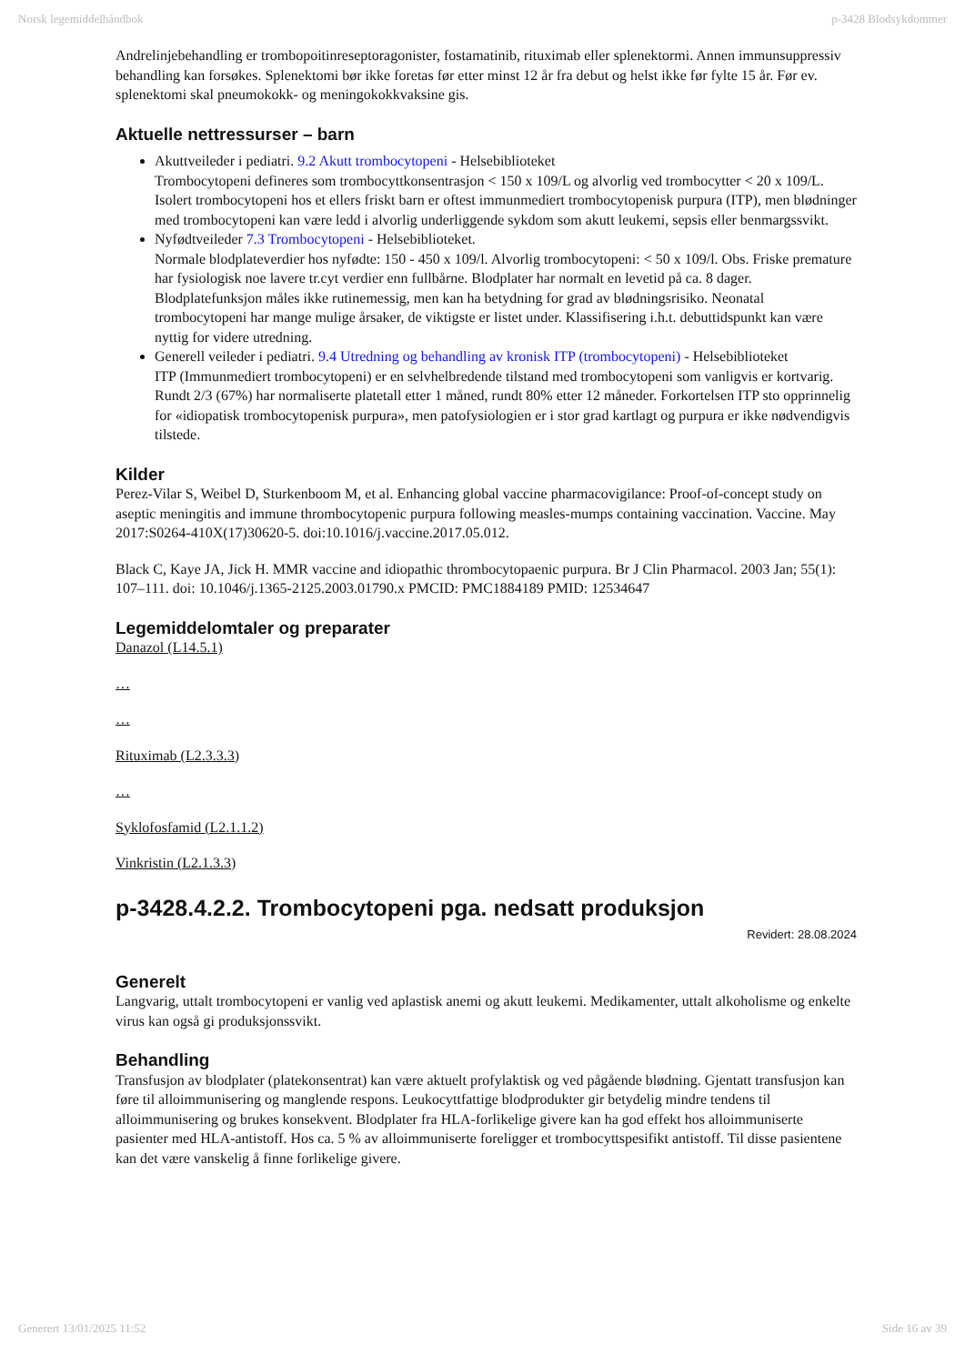Norsk legemiddelhåndbok p-3428 Blodsykdommer
Andrelinjebehandling er trombopoitinreseptoragonister, fostamatinib, rituximab eller splenektormi. Annen immunsuppressiv behandling kan forsøkes. Splenektomi bør ikke foretas før etter minst 12 år fra debut og helst ikke før fylte 15 år. Før ev. splenektomi skal pneumokokk- og meningokokkvaksine gis.
Aktuelle nettressurser – barn
Akuttveileder i pediatri. 9.2 Akutt trombocytopeni - Helsebiblioteket
Trombocytopeni defineres som trombocyttkonsentrasjon < 150 x 109/L og alvorlig ved trombocytter < 20 x 109/L. Isolert trombocytopeni hos et ellers friskt barn er oftest immunmediert trombocytopenisk purpura (ITP), men blødninger med trombocytopeni kan være ledd i alvorlig underliggende sykdom som akutt leukemi, sepsis eller benmargssvikt.
Nyfødtveileder 7.3 Trombocytopeni - Helsebiblioteket.
Normale blodplateverdier hos nyfødte: 150 - 450 x 109/l. Alvorlig trombocytopeni: < 50 x 109/l. Obs. Friske premature har fysiologisk noe lavere tr.cyt verdier enn fullbårne. Blodplater har normalt en levetid på ca. 8 dager. Blodplatefunksjon måles ikke rutinemessig, men kan ha betydning for grad av blødningsrisiko. Neonatal trombocytopeni har mange mulige årsaker, de viktigste er listet under. Klassifisering i.h.t. debuttidspunkt kan være nyttig for videre utredning.
Generell veileder i pediatri. 9.4 Utredning og behandling av kronisk ITP (trombocytopeni) - Helsebiblioteket
ITP (Immunmediert trombocytopeni) er en selvhelbredende tilstand med trombocytopeni som vanligvis er kortvarig. Rundt 2/3 (67%) har normaliserte platetall etter 1 måned, rundt 80% etter 12 måneder. Forkortelsen ITP sto opprinnelig for «idiopatisk trombocytopenisk purpura», men patofysiologien er i stor grad kartlagt og purpura er ikke nødvendigvis tilstede.
Kilder
Perez-Vilar S, Weibel D, Sturkenboom M, et al. Enhancing global vaccine pharmacovigilance: Proof-of-concept study on aseptic meningitis and immune thrombocytopenic purpura following measles-mumps containing vaccination. Vaccine. May 2017:S0264-410X(17)30620-5. doi:10.1016/j.vaccine.2017.05.012.
Black C, Kaye JA, Jick H. MMR vaccine and idiopathic thrombocytopaenic purpura. Br J Clin Pharmacol. 2003 Jan; 55(1): 107–111. doi: 10.1046/j.1365-2125.2003.01790.x PMCID: PMC1884189 PMID: 12534647
Legemiddelomtaler og preparater
Danazol (L14.5.1)
…
…
Rituximab (L2.3.3.3)
…
Syklofosfamid (L2.1.1.2)
Vinkristin (L2.1.3.3)
p-3428.4.2.2. Trombocytopeni pga. nedsatt produksjon
Revidert: 28.08.2024
Generelt
Langvarig, uttalt trombocytopeni er vanlig ved aplastisk anemi og akutt leukemi. Medikamenter, uttalt alkoholisme og enkelte virus kan også gi produksjonssvikt.
Behandling
Transfusjon av blodplater (platekonsentrat) kan være aktuelt profylaktisk og ved pågående blødning. Gjentatt transfusjon kan føre til alloimmunisering og manglende respons. Leukocyttfattige blodprodukter gir betydelig mindre tendens til alloimmunisering og brukes konsekvent. Blodplater fra HLA-forlikelige givere kan ha god effekt hos alloimmuniserte pasienter med HLA-antistoff. Hos ca. 5 % av alloimmuniserte foreligger et trombocyttspesifikt antistoff. Til disse pasientene kan det være vanskelig å finne forlikelige givere.
Generert 13/01/2025 11:52 Side 16 av 39